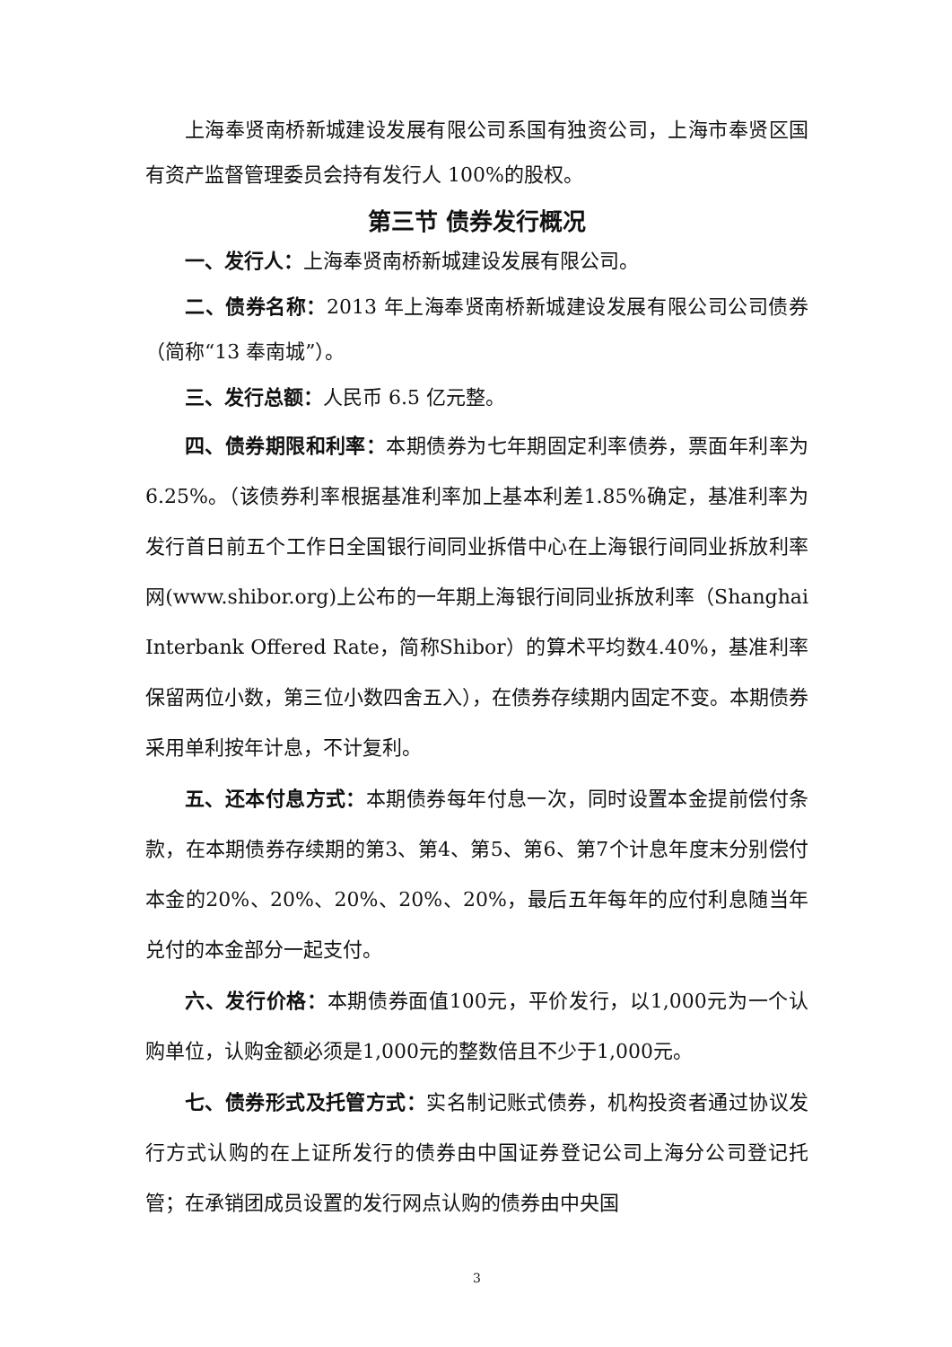上海奉贤南桥新城建设发展有限公司系国有独资公司，上海市奉贤区国有资产监督管理委员会持有发行人 100%的股权。
第三节 债券发行概况
一、发行人：上海奉贤南桥新城建设发展有限公司。
二、债券名称：2013 年上海奉贤南桥新城建设发展有限公司公司债券（简称“13 奉南城”）。
三、发行总额：人民币 6.5 亿元整。
四、债券期限和利率：本期债券为七年期固定利率债券，票面年利率为6.25%。（该债券利率根据基准利率加上基本利差1.85%确定，基准利率为发行首日前五个工作日全国银行间同业拆借中心在上海银行间同业拆放利率网(www.shibor.org)上公布的一年期上海银行间同业拆放利率（Shanghai Interbank Offered Rate，简称Shibor）的算术平均数4.40%，基准利率保留两位小数，第三位小数四舍五入），在债券存续期内固定不变。本期债券采用单利按年计息，不计复利。
五、还本付息方式：本期债券每年付息一次，同时设置本金提前偿付条款，在本期债券存续期的第3、第4、第5、第6、第7个计息年度末分别偿付本金的20%、20%、20%、20%、20%，最后五年每年的应付利息随当年兑付的本金部分一起支付。
六、发行价格：本期债券面值100元，平价发行，以1,000元为一个认购单位，认购金额必须是1,000元的整数倍且不少于1,000元。
七、债券形式及托管方式：实名制记账式债券，机构投资者通过协议发行方式认购的在上证所发行的债券由中国证券登记公司上海分公司登记托管；在承销团成员设置的发行网点认购的债券由中央国
3